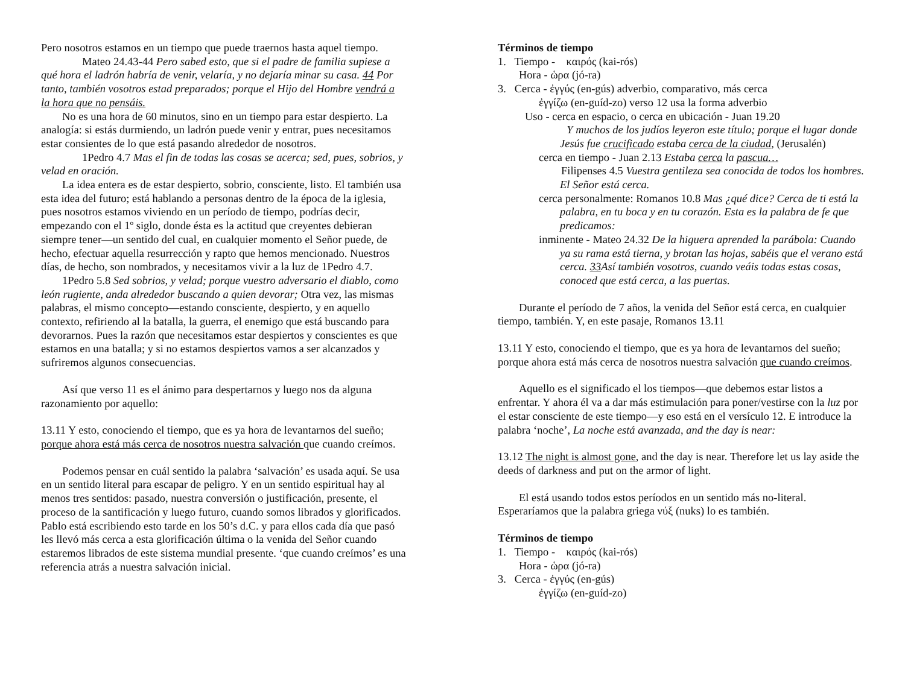Pero nosotros estamos en un tiempo que puede traernos hasta aquel tiempo.
Mateo 24.43-44 Pero sabed esto, que si el padre de familia supiese a qué hora el ladrón habría de venir, velaría, y no dejaría minar su casa. 44 Por tanto, también vosotros estad preparados; porque el Hijo del Hombre vendrá a la hora que no pensáis.
No es una hora de 60 minutos, sino en un tiempo para estar despierto. La analogía: si estás durmiendo, un ladrón puede venir y entrar, pues necesitamos estar consientes de lo que está pasando alrededor de nosotros.
1Pedro 4.7 Mas el fin de todas las cosas se acerca; sed, pues, sobrios, y velad en oración.
La idea entera es de estar despierto, sobrio, consciente, listo. El también usa esta idea del futuro; está hablando a personas dentro de la época de la iglesia, pues nosotros estamos viviendo en un período de tiempo, podrías decir, empezando con el 1º siglo, donde ésta es la actitud que creyentes debieran siempre tener—un sentido del cual, en cualquier momento el Señor puede, de hecho, efectuar aquella resurrección y rapto que hemos mencionado. Nuestros días, de hecho, son nombrados, y necesitamos vivir a la luz de 1Pedro 4.7.
1Pedro 5.8 Sed sobrios, y velad; porque vuestro adversario el diablo, como león rugiente, anda alrededor buscando a quien devorar; Otra vez, las mismas palabras, el mismo concepto—estando consciente, despierto, y en aquello contexto, refiriendo al la batalla, la guerra, el enemigo que está buscando para devorarnos. Pues la razón que necesitamos estar despiertos y conscientes es que estamos en una batalla; y si no estamos despiertos vamos a ser alcanzados y sufriremos algunos consecuencias.
Así que verso 11 es el ánimo para despertarnos y luego nos da alguna razonamiento por aquello:
13.11 Y esto, conociendo el tiempo, que es ya hora de levantarnos del sueño; porque ahora está más cerca de nosotros nuestra salvación que cuando creímos.
Podemos pensar en cuál sentido la palabra ‘salvación’ es usada aquí. Se usa en un sentido literal para escapar de peligro. Y en un sentido espiritual hay al menos tres sentidos: pasado, nuestra conversión o justificación, presente, el proceso de la santificación y luego futuro, cuando somos librados y glorificados. Pablo está escribiendo esto tarde en los 50’s d.C. y para ellos cada día que pasó les llevó más cerca a esta glorificación última o la venida del Señor cuando estaremos librados de este sistema mundial presente. ‘que cuando creímos’ es una referencia atrás a nuestra salvación inicial.
Términos de tiempo
1. Tiempo - καιρός (kai-rós)
Hora - ὡρα (jó-ra)
3. Cerca - ἐγγύς (en-gús) adverbio, comparativo, más cerca
ἐγγίζω (en-guíd-zo) verso 12 usa la forma adverbio
Uso - cerca en espacio, o cerca en ubicación - Juan 19.20
Y muchos de los judíos leyeron este título; porque el lugar donde Jesús fue crucificado estaba cerca de la ciudad, (Jerusalén)
cerca en tiempo - Juan 2.13 Estaba cerca la pascua…
Filipenses 4.5 Vuestra gentileza sea conocida de todos los hombres. El Señor está cerca.
cerca personalmente: Romanos 10.8 Mas ¿qué dice? Cerca de ti está la palabra, en tu boca y en tu corazón. Esta es la palabra de fe que predicamos:
inminente - Mateo 24.32 De la higuera aprended la parábola: Cuando ya su rama está tierna, y brotan las hojas, sabéis que el verano está cerca. 33 Así también vosotros, cuando veáis todas estas cosas, conoced que está cerca, a las puertas.
Durante el período de 7 años, la venida del Señor está cerca, en cualquier tiempo, también. Y, en este pasaje, Romanos 13.11
13.11 Y esto, conociendo el tiempo, que es ya hora de levantarnos del sueño; porque ahora está más cerca de nosotros nuestra salvación que cuando creímos.
Aquello es el significado el los tiempos—que debemos estar listos a enfrentar. Y ahora él va a dar más estimulación para poner/vestirse con la luz por el estar consciente de este tiempo—y eso está en el versículo 12. E introduce la palabra ‘noche’, La noche está avanzada, and the day is near:
13.12 The night is almost gone, and the day is near. Therefore let us lay aside the deeds of darkness and put on the armor of light.
El está usando todos estos períodos en un sentido más no-literal. Esperaríamos que la palabra griega νύξ (nuks) lo es también.
Términos de tiempo
1. Tiempo - καιρός (kai-rós)
Hora - ὡρα (jó-ra)
3. Cerca - ἐγγύς (en-gús)
ἐγγίζω (en-guíd-zo)